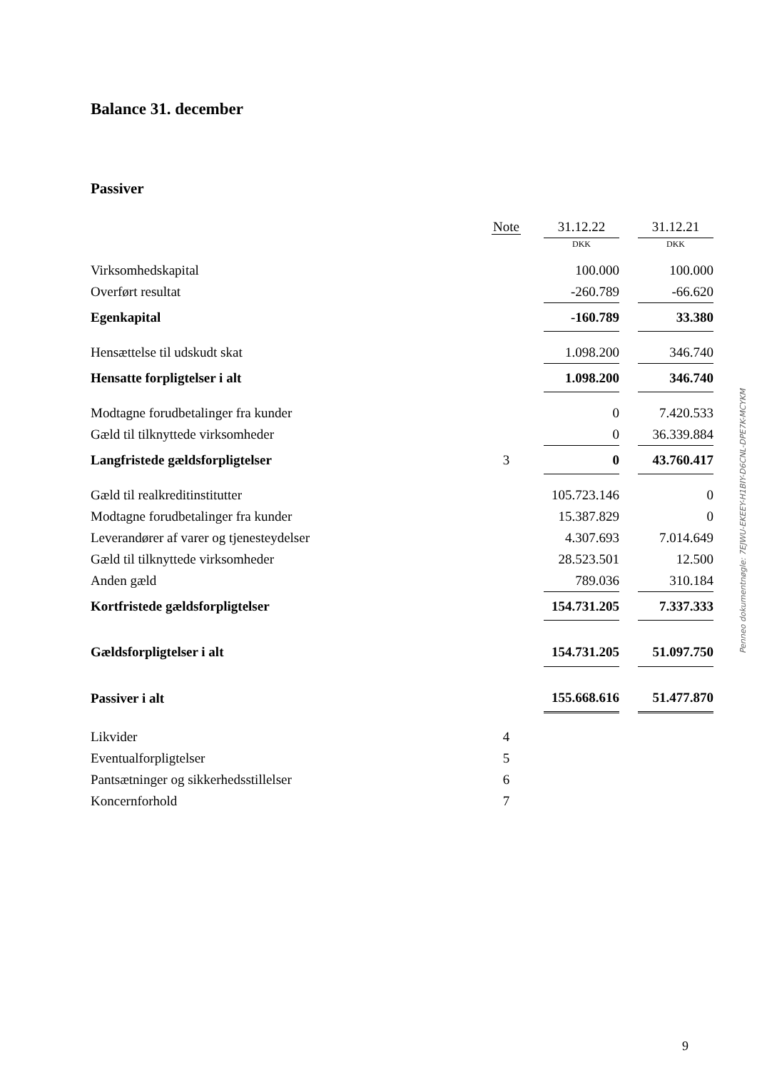Balance 31. december
Passiver
| | Note | 31.12.22 | | 31.12.21 |
| | | DKK | | DKK |
| Virksomhedskapital | | 100.000 | | 100.000 |
| Overført resultat | | -260.789 | | -66.620 |
| Egenkapital | | -160.789 | | 33.380 |
| Hensættelse til udskudt skat | | 1.098.200 | | 346.740 |
| Hensatte forpligtelser i alt | | 1.098.200 | | 346.740 |
| Modtagne forudbetalinger fra kunder | | 0 | | 7.420.533 |
| Gæld til tilknyttede virksomheder | | 0 | | 36.339.884 |
| Langfristede gældsforpligtelser | 3 | 0 | | 43.760.417 |
| Gæld til realkreditinstitutter | | 105.723.146 | | 0 |
| Modtagne forudbetalinger fra kunder | | 15.387.829 | | 0 |
| Leverandører af varer og tjenesteydelser | | 4.307.693 | | 7.014.649 |
| Gæld til tilknyttede virksomheder | | 28.523.501 | | 12.500 |
| Anden gæld | | 789.036 | | 310.184 |
| Kortfristede gældsforpligtelser | | 154.731.205 | | 7.337.333 |
| Gældsforpligtelser i alt | | 154.731.205 | | 51.097.750 |
| Passiver i alt | | 155.668.616 | | 51.477.870 |
| Likvider | 4 | | | |
| Eventualforpligtelser | 5 | | | |
| Pantsætninger og sikkerhedsstillelser | 6 | | | |
| Koncernforhold | 7 | | | |
Penneo dokumentnøgle: 7EJWU-EKEEY-H1BIY-D6CNL-DPE7K-MCYKM
9